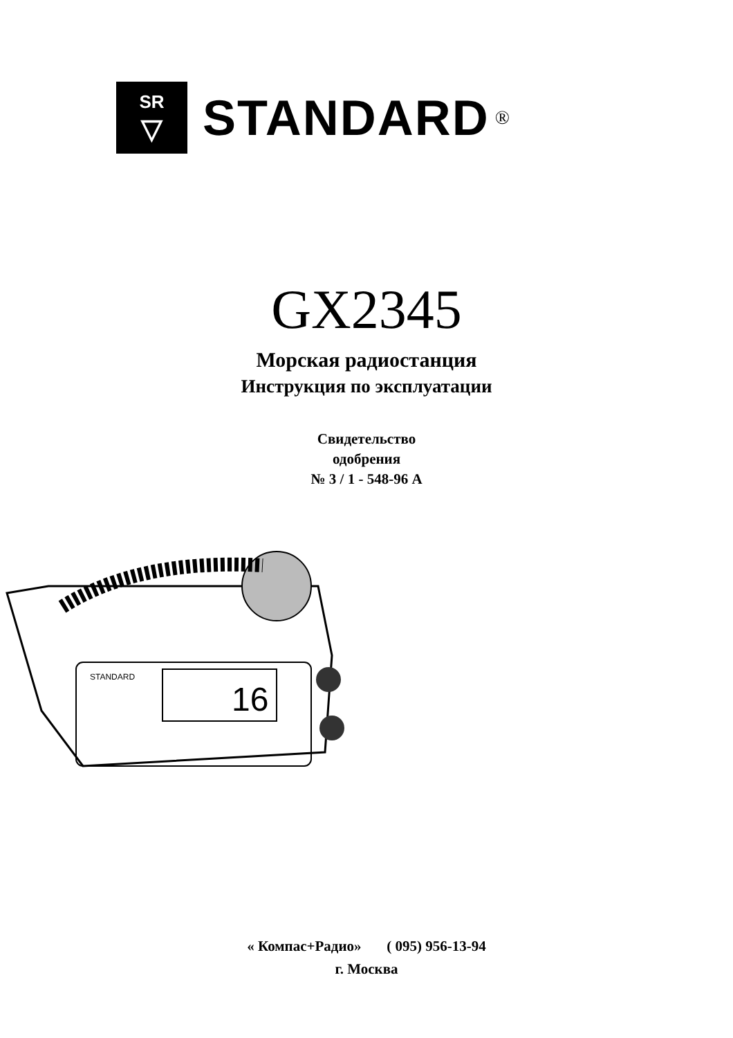SR
▽
STANDARD ®
GX2345
Морская радиостанция
Инструкция по эксплуатации
Свидетельство
одобрения
№ 3 / 1 - 548-96 А
16
STANDARD
« Компас+Радио» ( 095) 956-13-94
г. Москва